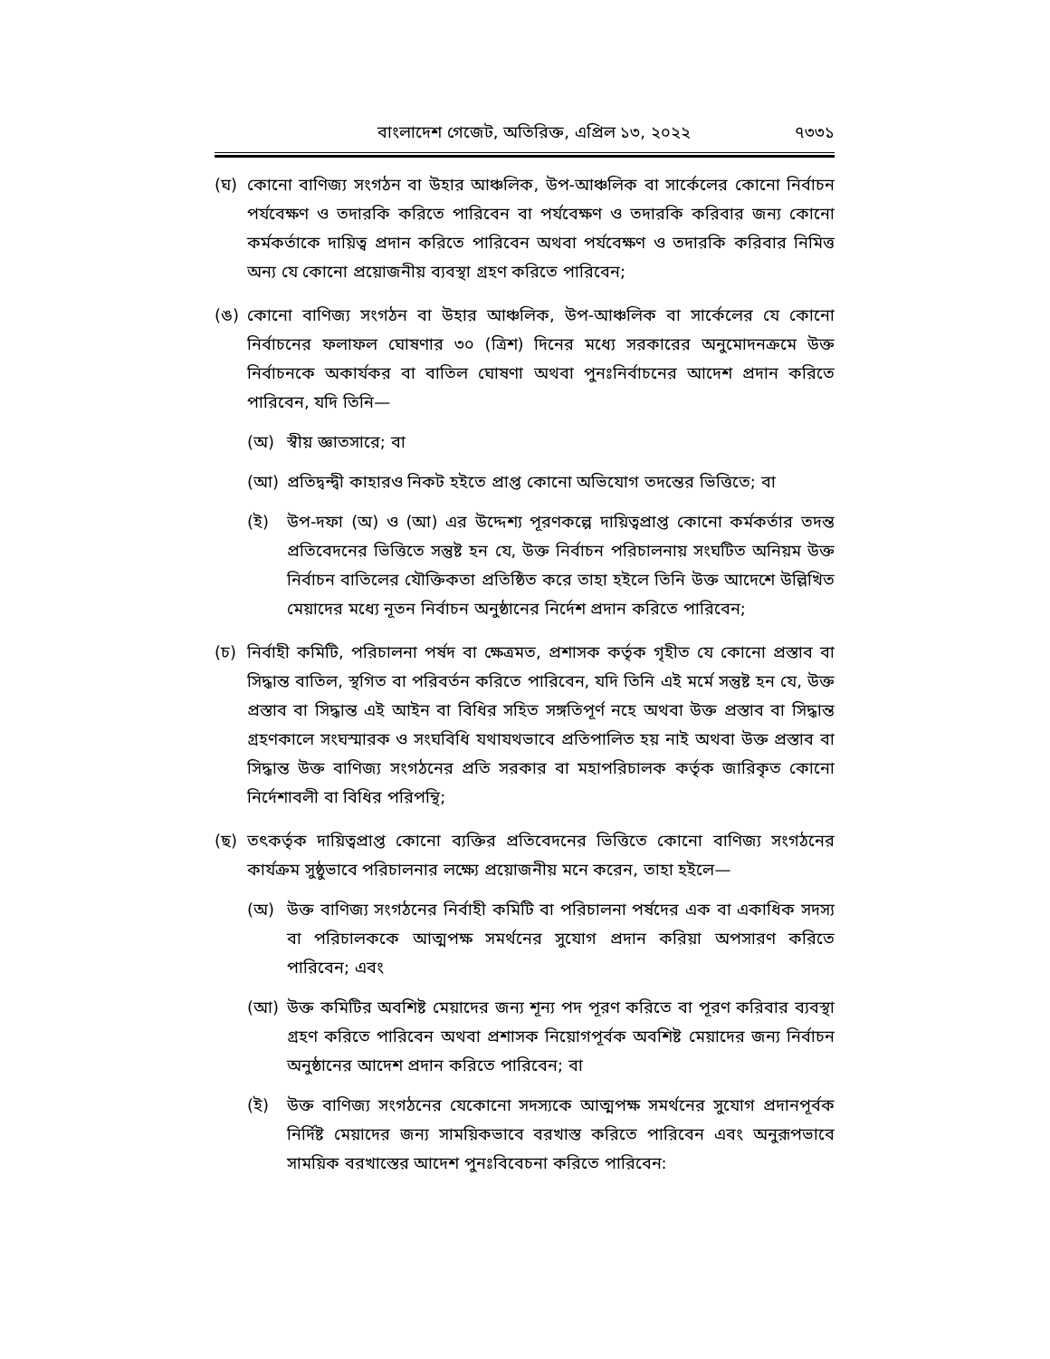বাংলাদেশ গেজেট, অতিরিক্ত, এপ্রিল ১৩, ২০২২ ৭৩৩১
(ঘ) কোনো বাণিজ্য সংগঠন বা উহার আঞ্চলিক, উপ-আঞ্চলিক বা সার্কেলের কোনো নির্বাচন পর্যবেক্ষণ ও তদারকি করিতে পারিবেন বা পর্যবেক্ষণ ও তদারকি করিবার জন্য কোনো কর্মকর্তাকে দায়িত্ব প্রদান করিতে পারিবেন অথবা পর্যবেক্ষণ ও তদারকি করিবার নিমিত্ত অন্য যে কোনো প্রয়োজনীয় ব্যবস্থা গ্রহণ করিতে পারিবেন;
(ঙ) কোনো বাণিজ্য সংগঠন বা উহার আঞ্চলিক, উপ-আঞ্চলিক বা সার্কেলের যে কোনো নির্বাচনের ফলাফল ঘোষণার ৩০ (ত্রিশ) দিনের মধ্যে সরকারের অনুমোদনক্রমে উক্ত নির্বাচনকে অকার্যকর বা বাতিল ঘোষণা অথবা পুনঃনির্বাচনের আদেশ প্রদান করিতে পারিবেন, যদি তিনি—
(অ) স্বীয় জ্ঞাতসারে; বা
(আ) প্রতিদ্বন্দ্বী কাহারও নিকট হইতে প্রাপ্ত কোনো অভিযোগ তদন্তের ভিত্তিতে; বা
(ই) উপ-দফা (অ) ও (আ) এর উদ্দেশ্য পূরণকল্পে দায়িত্বপ্রাপ্ত কোনো কর্মকর্তার তদন্ত প্রতিবেদনের ভিত্তিতে সন্তুষ্ট হন যে, উক্ত নির্বাচন পরিচালনায় সংঘটিত অনিয়ম উক্ত নির্বাচন বাতিলের যৌক্তিকতা প্রতিষ্ঠিত করে তাহা হইলে তিনি উক্ত আদেশে উল্লিখিত মেয়াদের মধ্যে নূতন নির্বাচন অনুষ্ঠানের নির্দেশ প্রদান করিতে পারিবেন;
(চ) নির্বাহী কমিটি, পরিচালনা পর্ষদ বা ক্ষেত্রমত, প্রশাসক কর্তৃক গৃহীত যে কোনো প্রস্তাব বা সিদ্ধান্ত বাতিল, স্থগিত বা পরিবর্তন করিতে পারিবেন, যদি তিনি এই মর্মে সন্তুষ্ট হন যে, উক্ত প্রস্তাব বা সিদ্ধান্ত এই আইন বা বিধির সহিত সঙ্গতিপূর্ণ নহে অথবা উক্ত প্রস্তাব বা সিদ্ধান্ত গ্রহণকালে সংঘস্মারক ও সংঘবিধি যথাযথভাবে প্রতিপালিত হয় নাই অথবা উক্ত প্রস্তাব বা সিদ্ধান্ত উক্ত বাণিজ্য সংগঠনের প্রতি সরকার বা মহাপরিচালক কর্তৃক জারিকৃত কোনো নির্দেশাবলী বা বিধির পরিপন্থি;
(ছ) তৎকর্তৃক দায়িত্বপ্রাপ্ত কোনো ব্যক্তির প্রতিবেদনের ভিত্তিতে কোনো বাণিজ্য সংগঠনের কার্যক্রম সুষ্ঠুভাবে পরিচালনার লক্ষ্যে প্রয়োজনীয় মনে করেন, তাহা হইলে—
(অ) উক্ত বাণিজ্য সংগঠনের নির্বাহী কমিটি বা পরিচালনা পর্ষদের এক বা একাধিক সদস্য বা পরিচালককে আত্মপক্ষ সমর্থনের সুযোগ প্রদান করিয়া অপসারণ করিতে পারিবেন; এবং
(আ) উক্ত কমিটির অবশিষ্ট মেয়াদের জন্য শূন্য পদ পূরণ করিতে বা পূরণ করিবার ব্যবস্থা গ্রহণ করিতে পারিবেন অথবা প্রশাসক নিয়োগপূর্বক অবশিষ্ট মেয়াদের জন্য নির্বাচন অনুষ্ঠানের আদেশ প্রদান করিতে পারিবেন; বা
(ই) উক্ত বাণিজ্য সংগঠনের যেকোনো সদস্যকে আত্মপক্ষ সমর্থনের সুযোগ প্রদানপূর্বক নির্দিষ্ট মেয়াদের জন্য সাময়িকভাবে বরখাস্ত করিতে পারিবেন এবং অনুরূপভাবে সাময়িক বরখাস্তের আদেশ পুনঃবিবেচনা করিতে পারিবেন: